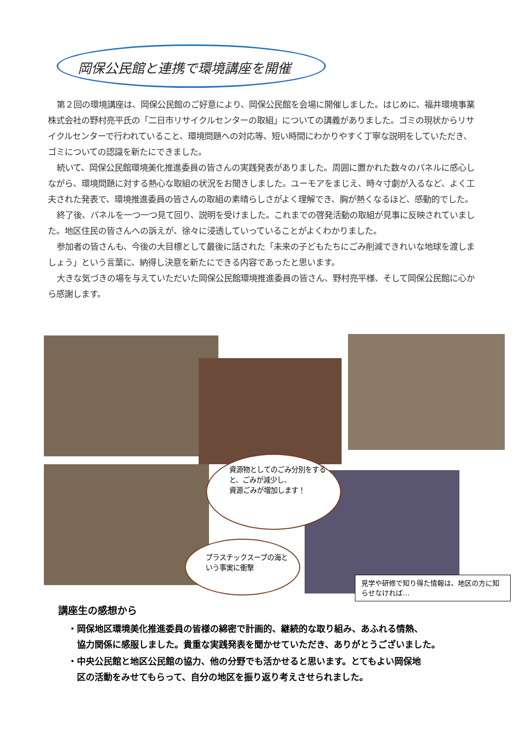岡保公民館と連携で環境講座を開催
第２回の環境講座は、岡保公民館のご好意により、岡保公民館を会場に開催しました。はじめに、福井環境事業株式会社の野村亮平氏の「二日市リサイクルセンターの取組」についての講義がありました。ゴミの現状からリサイクルセンターで行われていること、環境問題への対応等、短い時間にわかりやすく丁寧な説明をしていただき、ゴミについての認識を新たにできました。
続いて、岡保公民館環境美化推進委員の皆さんの実践発表がありました。周囲に置かれた数々のパネルに感心しながら、環境問題に対する熱心な取組の状況をお聞きしました。ユーモアをまじえ、時々寸劇が入るなど、よく工夫された発表で、環境推進委員の皆さんの取組の素晴らしさがよく理解でき、胸が熱くなるほど、感動的でした。
終了後、パネルを一つ一つ見て回り、説明を受けました。これまでの啓発活動の取組が見事に反映されていました。地区住民の皆さんへの訴えが、徐々に浸透していっていることがよくわかりました。
参加者の皆さんも、今後の大目標として最後に話された「未来の子どもたちにごみ削減できれいな地球を渡しましょう」という言葉に、納得し決意を新たにできる内容であったと思います。
大きな気づきの場を与えていただいた岡保公民館環境推進委員の皆さん、野村亮平様、そして岡保公民館に心から感謝します。
資源物としてのごみ分別をすると、ごみが減少し、
資源ごみが増加します！
プラスチックスープの海という事実に衝撃
見学や研修で知り得た情報は、地区の方に知らせなければ…
講座生の感想から
・岡保地区環境美化推進委員の皆様の綿密で計画的、継続的な取り組み、あふれる情熱、
　協力関係に感服しました。貴重な実践発表を聞かせていただき、ありがとうございました。
・中央公民館と地区公民館の協力、他の分野でも活かせると思います。とてもよい岡保地
　区の活動をみせてもらって、自分の地区を振り返り考えさせられました。